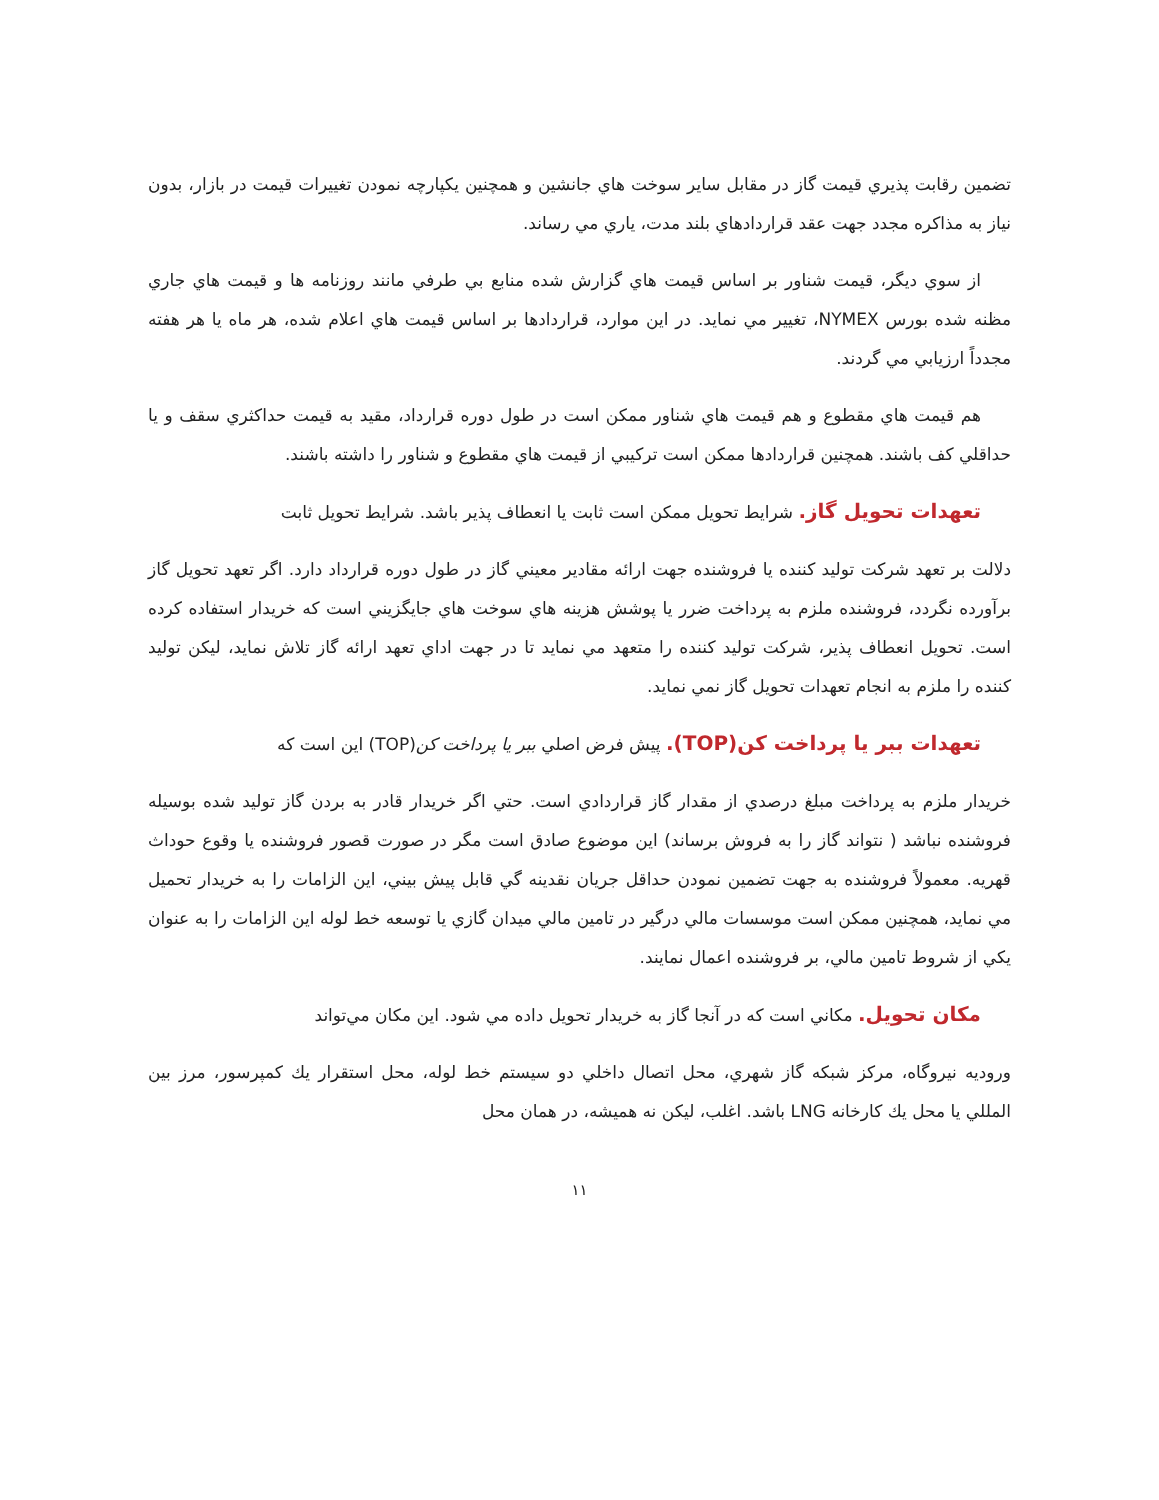تضمين رقابت پذيري قيمت گاز در مقابل ساير سوخت هاي جانشين و همچنين يكپارچه نمودن تغييرات قيمت در بازار، بدون نياز به مذاكره مجدد جهت عقد قراردادهاي بلند مدت، ياري مي رساند.
از سوي ديگر، قيمت شناور بر اساس قيمت هاي گزارش شده منابع بي طرفي مانند روزنامه ها و قيمت هاي جاري مظنه شده بورس NYMEX، تغيير مي نمايد. در اين موارد، قراردادها بر اساس قيمت هاي اعلام شده، هر ماه يا هر هفته مجدداً ارزيابي مي گردند.
هم قيمت هاي مقطوع و هم قيمت هاي شناور ممكن است در طول دوره قرارداد، مقيد به قيمت حداكثري سقف و يا حداقلي كف باشند. همچنين قراردادها ممكن است تركيبي از قيمت هاي مقطوع و شناور را داشته باشند.
تعهدات تحويل گاز. شرايط تحويل ممكن است ثابت يا انعطاف پذير باشد. شرايط تحويل ثابت
دلالت بر تعهد شركت توليد كننده يا فروشنده جهت ارائه مقادير معيني گاز در طول دوره قرارداد دارد. اگر تعهد تحويل گاز برآورده نگردد، فروشنده ملزم به پرداخت ضرر يا پوشش هزينه هاي سوخت هاي جايگزيني است كه خريدار استفاده كرده است. تحويل انعطاف پذير، شركت توليد كننده را متعهد مي نمايد تا در جهت اداي تعهد ارائه گاز تلاش نمايد، ليكن توليد كننده را ملزم به انجام تعهدات تحويل گاز نمي نمايد.
تعهدات ببر يا پرداخت كن(TOP). پيش فرض اصلي ببر يا پرداخت كن(TOP) اين است كه
خريدار ملزم به پرداخت مبلغ درصدي از مقدار گاز قراردادي است. حتي اگر خريدار قادر به بردن گاز توليد شده بوسيله فروشنده نباشد ( نتواند گاز را به فروش برساند) اين موضوع صادق است مگر در صورت قصور فروشنده يا وقوع حوداث قهريه. معمولاً فروشنده به جهت تضمين نمودن حداقل جريان نقدينه گي قابل پيش بيني، اين الزامات را به خريدار تحميل مي نمايد، همچنين ممكن است موسسات مالي درگير در تامين مالي ميدان گازي يا توسعه خط لوله اين الزامات را به عنوان يكي از شروط تامين مالي، بر فروشنده اعمال نمايند.
مكان تحويل. مكاني است كه در آنجا گاز به خريدار تحويل داده مي شود. اين مكان مي‌تواند
وروديه نيروگاه، مركز شبكه گاز شهري، محل اتصال داخلي دو سيستم خط لوله، محل استقرار يك كمپرسور، مرز بين المللي يا محل يك كارخانه LNG باشد. اغلب، ليكن نه هميشه، در همان محل
۱۱